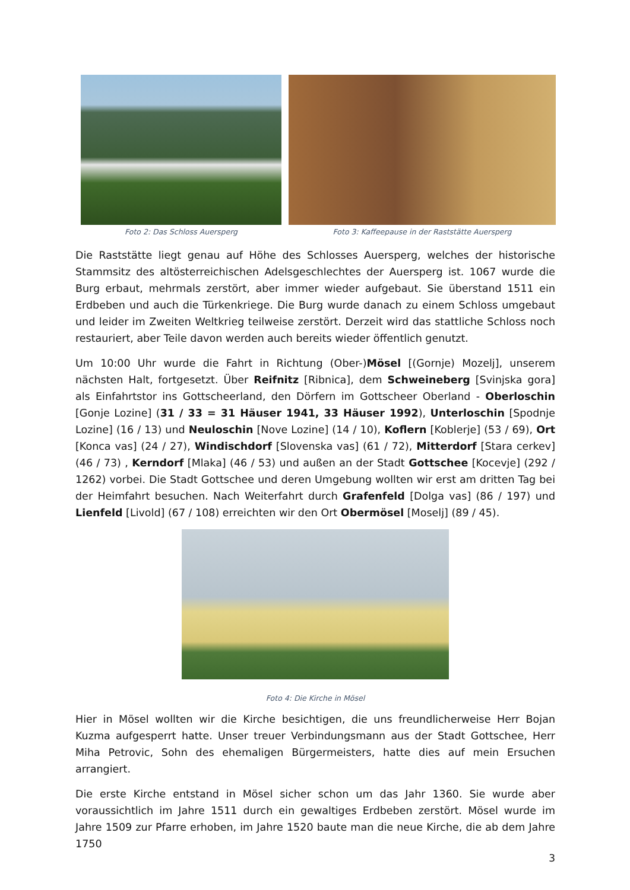Foto 2: Das Schloss Auersperg Foto 3: Kaffeepause in der Raststätte Auersperg
Die Raststätte liegt genau auf Höhe des Schlosses Auersperg, welches der historische Stammsitz des altösterreichischen Adelsgeschlechtes der Auersperg ist. 1067 wurde die Burg erbaut, mehrmals zerstört, aber immer wieder aufgebaut. Sie überstand 1511 ein Erdbeben und auch die Türkenkriege. Die Burg wurde danach zu einem Schloss umgebaut und leider im Zweiten Weltkrieg teilweise zerstört. Derzeit wird das stattliche Schloss noch restauriert, aber Teile davon werden auch bereits wieder öffentlich genutzt.
Um 10:00 Uhr wurde die Fahrt in Richtung (Ober-)Mösel [(Gornje) Mozelj], unserem nächsten Halt, fortgesetzt. Über Reifnitz [Ribnica], dem Schweineberg [Svinjska gora] als Einfahrtstor ins Gottscheerland, den Dörfern im Gottscheer Oberland - Oberloschin [Gonje Lozine] (31 / 33 = 31 Häuser 1941, 33 Häuser 1992), Unterloschin [Spodnje Lozine] (16 / 13) und Neuloschin [Nove Lozine] (14 / 10), Koflern [Koblerje] (53 / 69), Ort [Konca vas] (24 / 27), Windischdorf [Slovenska vas] (61 / 72), Mitterdorf [Stara cerkev] (46 / 73) , Kerndorf [Mlaka] (46 / 53) und außen an der Stadt Gottschee [Kocevje] (292 / 1262) vorbei. Die Stadt Gottschee und deren Umgebung wollten wir erst am dritten Tag bei der Heimfahrt besuchen. Nach Weiterfahrt durch Grafenfeld [Dolga vas] (86 / 197) und Lienfeld [Livold] (67 / 108) erreichten wir den Ort Obermösel [Moselj] (89 / 45).
Foto 4: Die Kirche in Mösel
Hier in Mösel wollten wir die Kirche besichtigen, die uns freundlicherweise Herr Bojan Kuzma aufgesperrt hatte. Unser treuer Verbindungsmann aus der Stadt Gottschee, Herr Miha Petrovic, Sohn des ehemaligen Bürgermeisters, hatte dies auf mein Ersuchen arrangiert.
Die erste Kirche entstand in Mösel sicher schon um das Jahr 1360. Sie wurde aber voraussichtlich im Jahre 1511 durch ein gewaltiges Erdbeben zerstört. Mösel wurde im Jahre 1509 zur Pfarre erhoben, im Jahre 1520 baute man die neue Kirche, die ab dem Jahre 1750
3